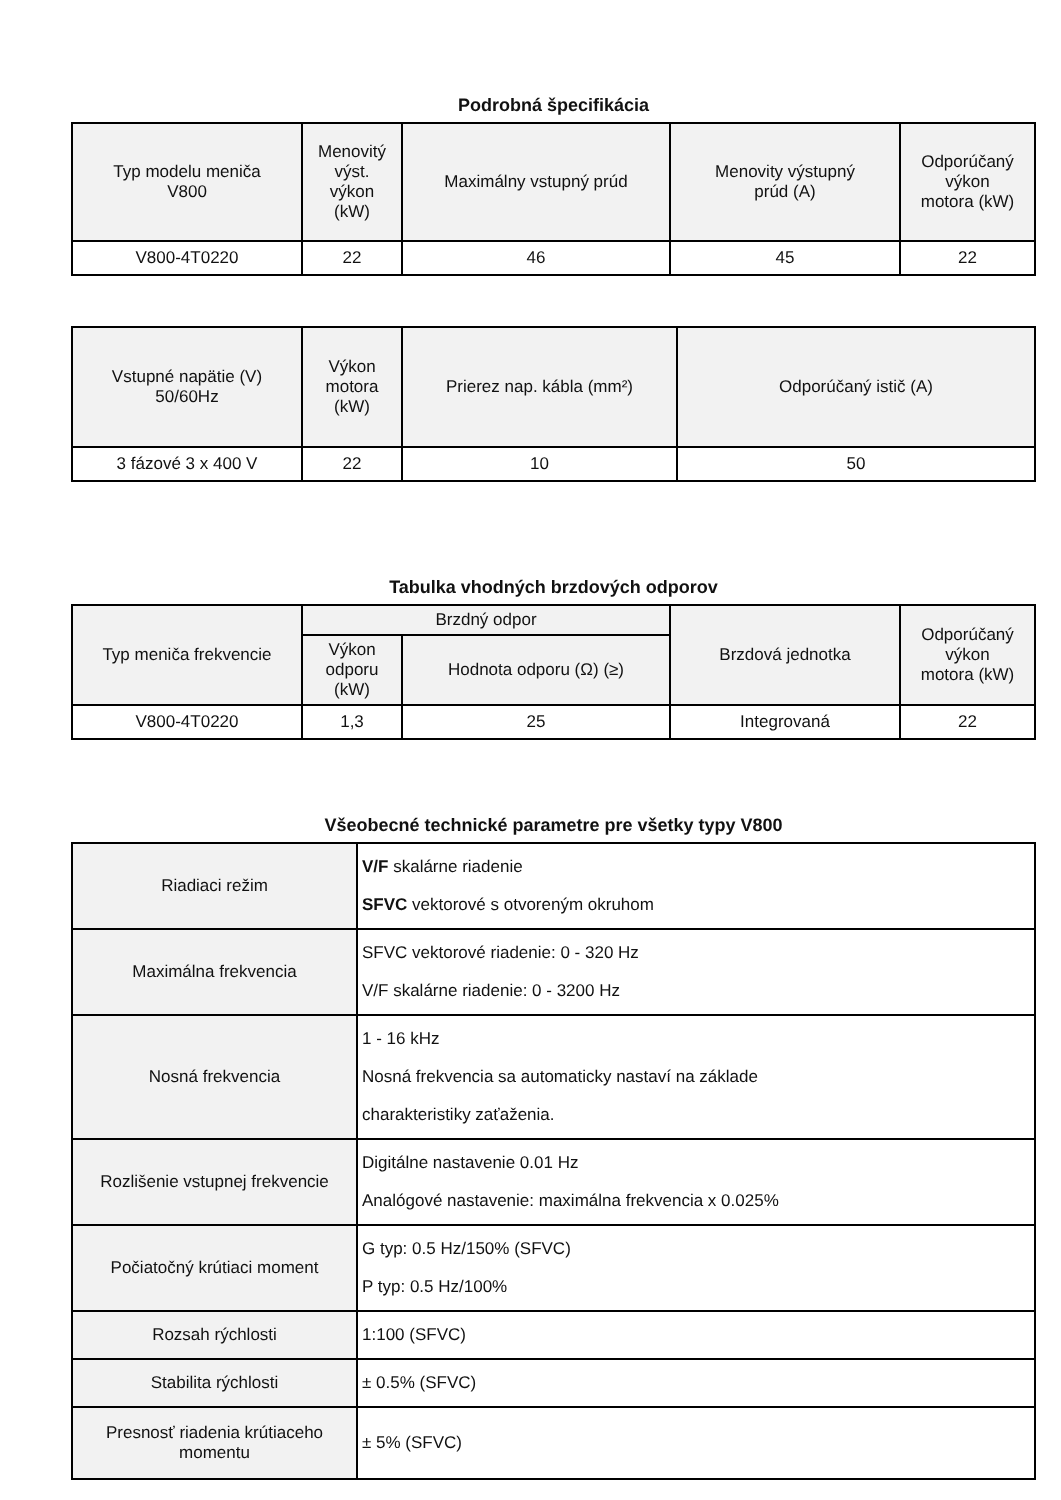Podrobná špecifikácia
| Typ modelu meniča V800 | Menovitý výst. výkon (kW) | Maximálny vstupný prúd | Menovity výstupný prúd (A) | Odporúčaný výkon motora (kW) |
| --- | --- | --- | --- | --- |
| V800-4T0220 | 22 | 46 | 45 | 22 |
| Vstupné napätie (V) 50/60Hz | Výkon motora (kW) | Prierez nap. kábla (mm²) | Odporúčaný istič (A) |
| --- | --- | --- | --- |
| 3 fázové 3 x 400 V | 22 | 10 | 50 |
Tabulka vhodných brzdových odporov
| Typ meniča frekvencie | Brzdný odpor | | Brzdová jednotka | Odporúčaný výkon motora (kW) |
| --- | --- | --- | --- | --- |
| | Výkon odporu (kW) | Hodnota odporu (Ω) (≥) | | |
| V800-4T0220 | 1,3 | 25 | Integrovaná | 22 |
Všeobecné technické parametre pre všetky typy V800
| Riadiaci režim | V/F skalárne riadenie SFVC vektorové s otvoreným okruhom |
| Maximálna frekvencia | SFVC vektorové riadenie: 0 - 320 Hz V/F skalárne riadenie: 0 - 3200 Hz |
| Nosná frekvencia | 1 - 16 kHz Nosná frekvencia sa automaticky nastaví na základe charakteristiky zaťaženia. |
| Rozlišenie vstupnej frekvencie | Digitálne nastavenie 0.01 Hz Analógové nastavenie: maximálna frekvencia x 0.025% |
| Počiatočný krútiaci moment | G typ: 0.5 Hz/150% (SFVC) P typ: 0.5 Hz/100% |
| Rozsah rýchlosti | 1:100 (SFVC) |
| Stabilita rýchlosti | ± 0.5% (SFVC) |
| Presnosť riadenia krútiaceho momentu | ± 5% (SFVC) |